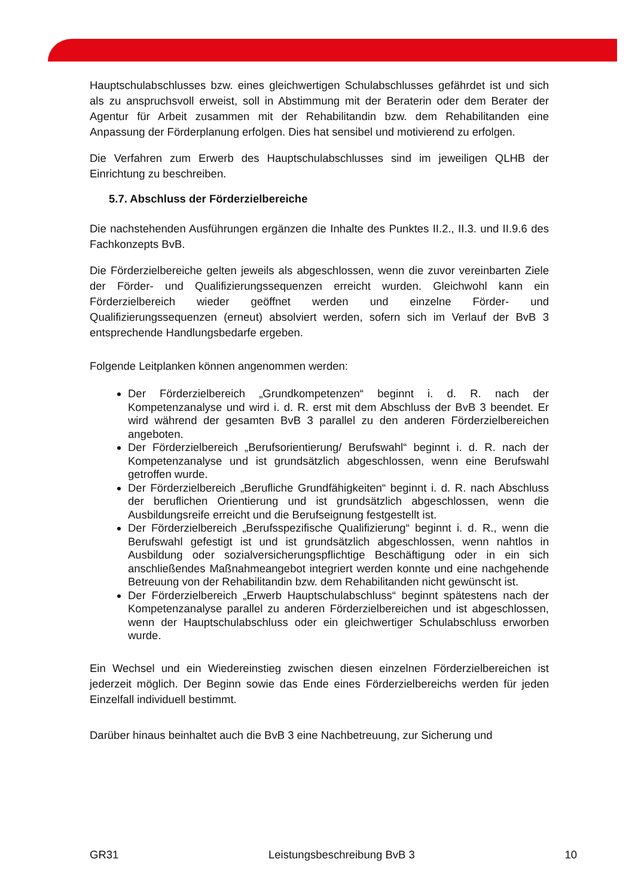Hauptschulabschlusses bzw. eines gleichwertigen Schulabschlusses gefährdet ist und sich als zu anspruchsvoll erweist, soll in Abstimmung mit der Beraterin oder dem Berater der Agentur für Arbeit zusammen mit der Rehabilitandin bzw. dem Rehabilitanden eine Anpassung der Förderplanung erfolgen. Dies hat sensibel und motivierend zu erfolgen.
Die Verfahren zum Erwerb des Hauptschulabschlusses sind im jeweiligen QLHB der Einrichtung zu beschreiben.
5.7. Abschluss der Förderzielbereiche
Die nachstehenden Ausführungen ergänzen die Inhalte des Punktes II.2., II.3. und II.9.6 des Fachkonzepts BvB.
Die Förderzielbereiche gelten jeweils als abgeschlossen, wenn die zuvor vereinbarten Ziele der Förder- und Qualifizierungssequenzen erreicht wurden. Gleichwohl kann ein Förderzielbereich wieder geöffnet werden und einzelne Förder- und Qualifizierungssequenzen (erneut) absolviert werden, sofern sich im Verlauf der BvB 3 entsprechende Handlungsbedarfe ergeben.
Folgende Leitplanken können angenommen werden:
Der Förderzielbereich „Grundkompetenzen“ beginnt i. d. R. nach der Kompetenzanalyse und wird i. d. R. erst mit dem Abschluss der BvB 3 beendet. Er wird während der gesamten BvB 3 parallel zu den anderen Förderzielbereichen angeboten.
Der Förderzielbereich „Berufsorientierung/ Berufswahl“ beginnt i. d. R. nach der Kompetenzanalyse und ist grundsätzlich abgeschlossen, wenn eine Berufswahl getroffen wurde.
Der Förderzielbereich „Berufliche Grundfähigkeiten“ beginnt i. d. R. nach Abschluss der beruflichen Orientierung und ist grundsätzlich abgeschlossen, wenn die Ausbildungsreife erreicht und die Berufseignung festgestellt ist.
Der Förderzielbereich „Berufsspezifische Qualifizierung“ beginnt i. d. R., wenn die Berufswahl gefestigt ist und ist grundsätzlich abgeschlossen, wenn nahtlos in Ausbildung oder sozialversicherungspflichtige Beschäftigung oder in ein sich anschließendes Maßnahmeangebot integriert werden konnte und eine nachgehende Betreuung von der Rehabilitandin bzw. dem Rehabilitanden nicht gewünscht ist.
Der Förderzielbereich „Erwerb Hauptschulabschluss“ beginnt spätestens nach der Kompetenzanalyse parallel zu anderen Förderzielbereichen und ist abgeschlossen, wenn der Hauptschulabschluss oder ein gleichwertiger Schulabschluss erworben wurde.
Ein Wechsel und ein Wiedereinstieg zwischen diesen einzelnen Förderzielbereichen ist jederzeit möglich. Der Beginn sowie das Ende eines Förderzielbereichs werden für jeden Einzelfall individuell bestimmt.
Darüber hinaus beinhaltet auch die BvB 3 eine Nachbetreuung, zur Sicherung und
GR31 Leistungsbeschreibung BvB 3 10